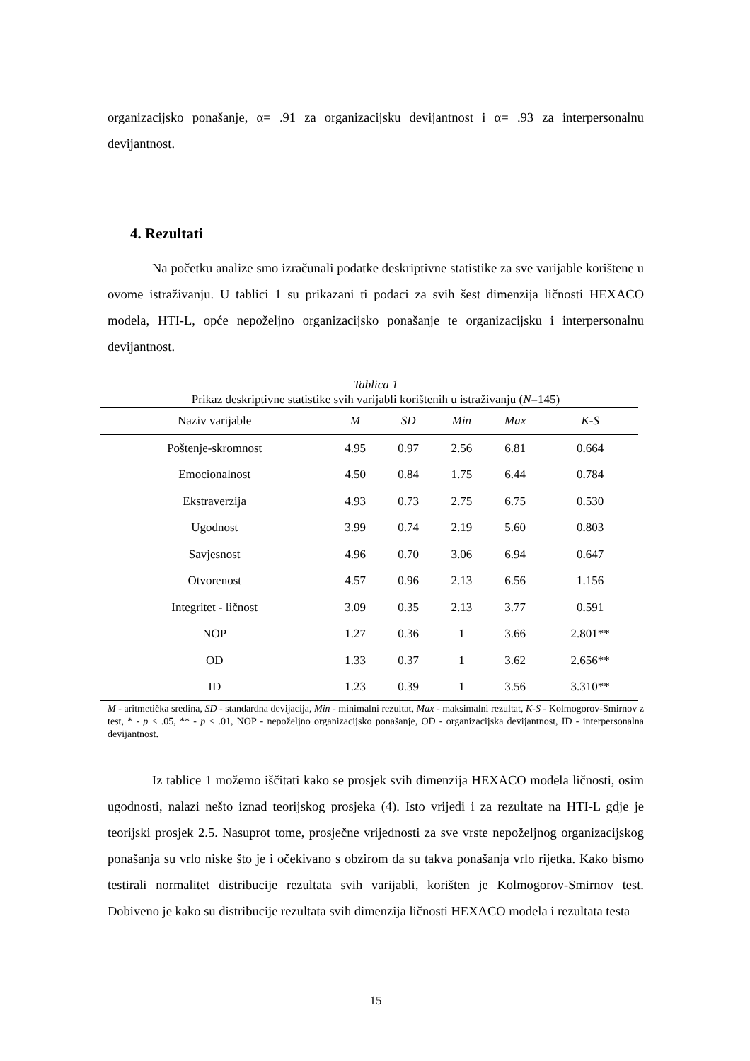organizacijsko ponašanje, α= .91 za organizacijsku devijantnost i α= .93 za interpersonalnu devijantnost.
4. Rezultati
Na početku analize smo izračunali podatke deskriptivne statistike za sve varijable korištene u ovome istraživanju. U tablici 1 su prikazani ti podaci za svih šest dimenzija ličnosti HEXACO modela, HTI-L, opće nepoželjno organizacijsko ponašanje te organizacijsku i interpersonalnu devijantnost.
Tablica 1
Prikaz deskriptivne statistike svih varijabli korištenih u istraživanju (N=145)
| Naziv varijable | M | SD | Min | Max | K-S |
| --- | --- | --- | --- | --- | --- |
| Poštenje-skromnost | 4.95 | 0.97 | 2.56 | 6.81 | 0.664 |
| Emocionalnost | 4.50 | 0.84 | 1.75 | 6.44 | 0.784 |
| Ekstraverzija | 4.93 | 0.73 | 2.75 | 6.75 | 0.530 |
| Ugodnost | 3.99 | 0.74 | 2.19 | 5.60 | 0.803 |
| Savjesnost | 4.96 | 0.70 | 3.06 | 6.94 | 0.647 |
| Otvorenost | 4.57 | 0.96 | 2.13 | 6.56 | 1.156 |
| Integritet - ličnost | 3.09 | 0.35 | 2.13 | 3.77 | 0.591 |
| NOP | 1.27 | 0.36 | 1 | 3.66 | 2.801** |
| OD | 1.33 | 0.37 | 1 | 3.62 | 2.656** |
| ID | 1.23 | 0.39 | 1 | 3.56 | 3.310** |
M - aritmetička sredina, SD - standardna devijacija, Min - minimalni rezultat, Max - maksimalni rezultat, K-S - Kolmogorov-Smirnov z test, * - p < .05, ** - p < .01, NOP - nepoželjno organizacijsko ponašanje, OD - organizacijska devijantnost, ID - interpersonalna devijantnost.
Iz tablice 1 možemo iščitati kako se prosjek svih dimenzija HEXACO modela ličnosti, osim ugodnosti, nalazi nešto iznad teorijskog prosjeka (4). Isto vrijedi i za rezultate na HTI-L gdje je teorijski prosjek 2.5. Nasuprot tome, prosječne vrijednosti za sve vrste nepoželjnog organizacijskog ponašanja su vrlo niske što je i očekivano s obzirom da su takva ponašanja vrlo rijetka. Kako bismo testirali normalitet distribucije rezultata svih varijabli, korišten je Kolmogorov-Smirnov test. Dobiveno je kako su distribucije rezultata svih dimenzija ličnosti HEXACO modela i rezultata testa
15